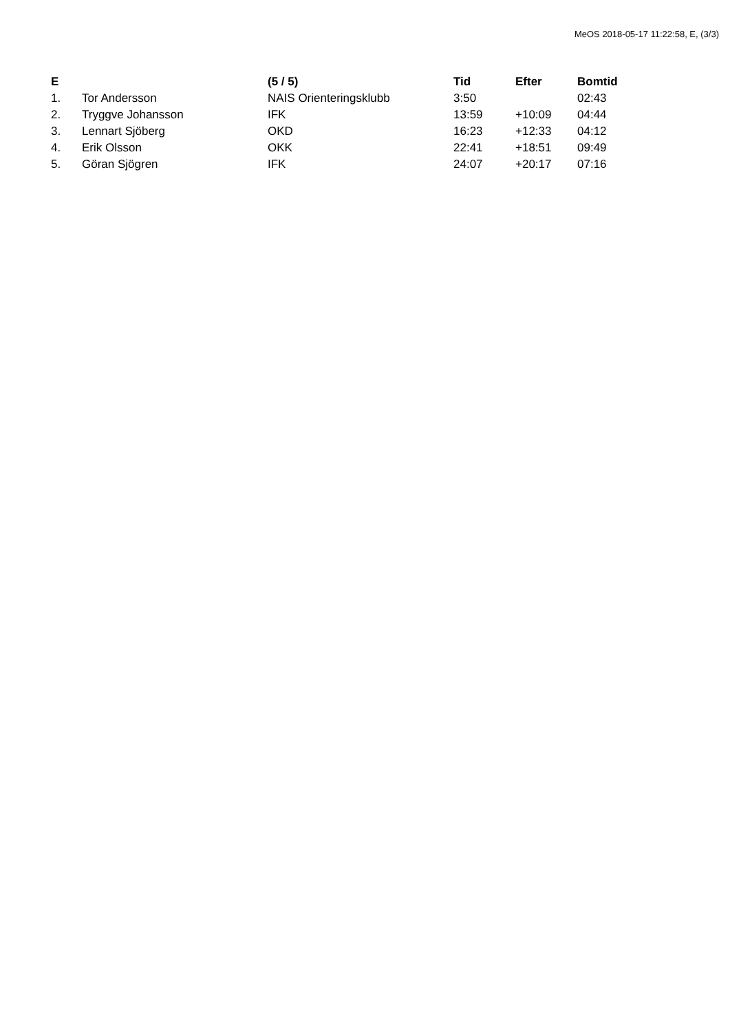MeOS 2018-05-17 11:22:58, E, (3/3)
| E | | (5 / 5) | Tid | Efter | Bomtid |
| --- | --- | --- | --- | --- | --- |
| 1. | Tor Andersson | NAIS Orienteringsklubb | 3:50 | | 02:43 |
| 2. | Tryggve Johansson | IFK | 13:59 | +10:09 | 04:44 |
| 3. | Lennart Sjöberg | OKD | 16:23 | +12:33 | 04:12 |
| 4. | Erik Olsson | OKK | 22:41 | +18:51 | 09:49 |
| 5. | Göran Sjögren | IFK | 24:07 | +20:17 | 07:16 |